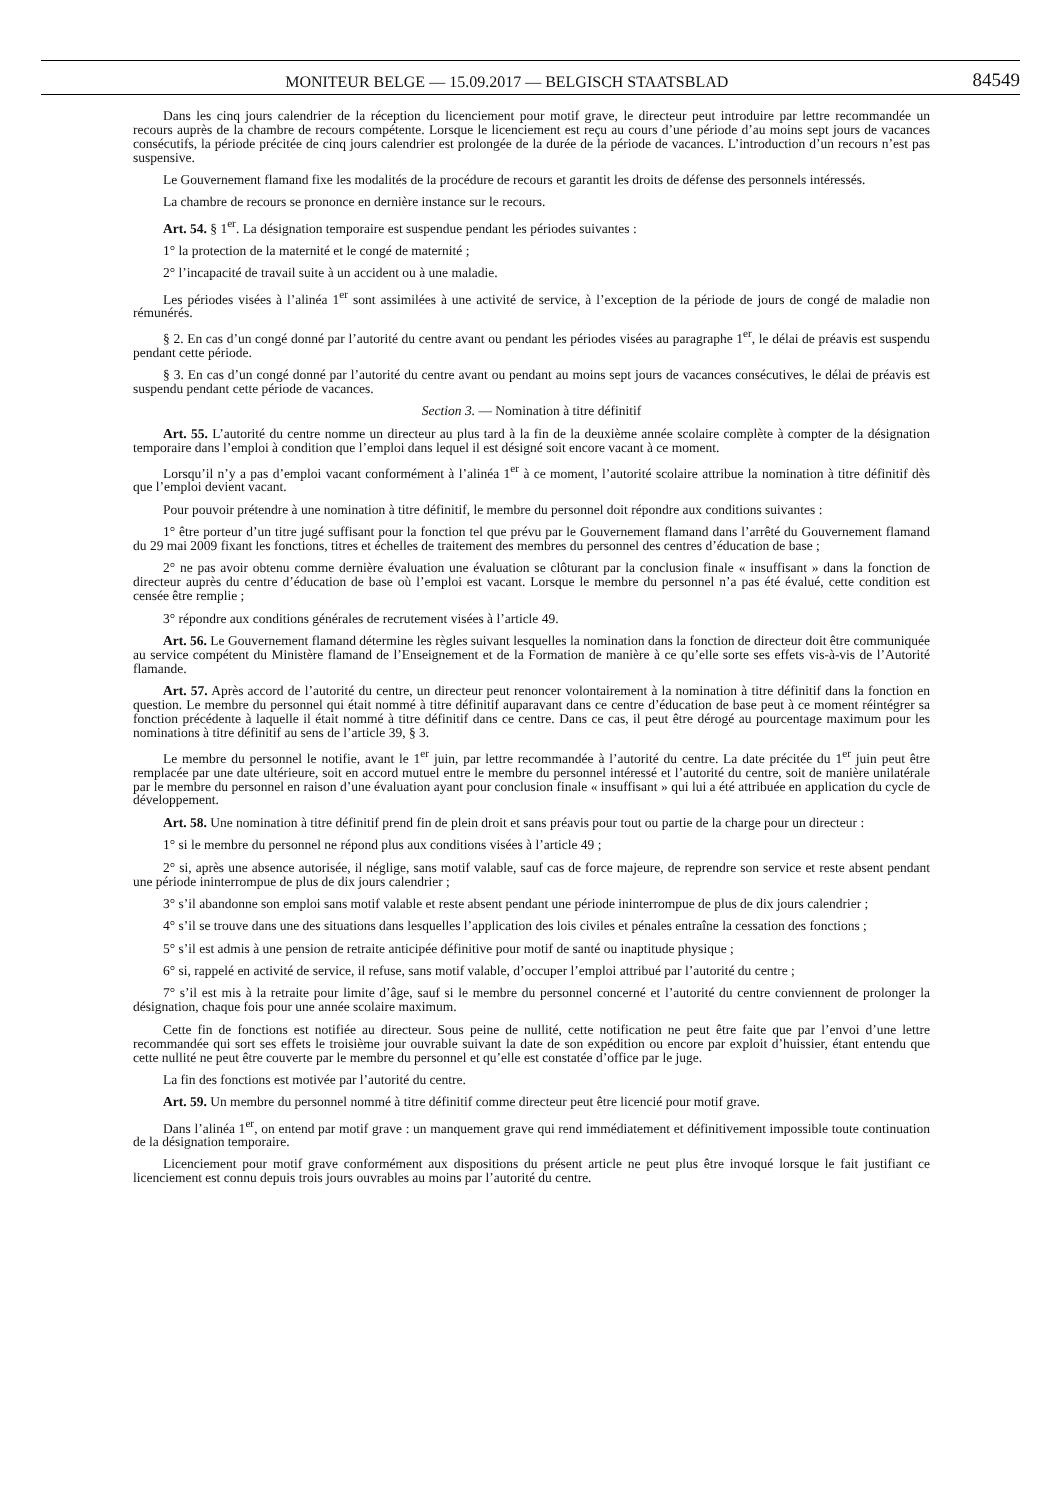MONITEUR BELGE — 15.09.2017 — BELGISCH STAATSBLAD 84549
Dans les cinq jours calendrier de la réception du licenciement pour motif grave, le directeur peut introduire par lettre recommandée un recours auprès de la chambre de recours compétente. Lorsque le licenciement est reçu au cours d’une période d’au moins sept jours de vacances consécutifs, la période précitée de cinq jours calendrier est prolongée de la durée de la période de vacances. L’introduction d’un recours n’est pas suspensive.
Le Gouvernement flamand fixe les modalités de la procédure de recours et garantit les droits de défense des personnels intéressés.
La chambre de recours se prononce en dernière instance sur le recours.
Art. 54. § 1<sup>er</sup>. La désignation temporaire est suspendue pendant les périodes suivantes :
1° la protection de la maternité et le congé de maternité ;
2° l’incapacité de travail suite à un accident ou à une maladie.
Les périodes visées à l’alinéa 1<sup>er</sup> sont assimilées à une activité de service, à l’exception de la période de jours de congé de maladie non rémunérés.
§ 2. En cas d’un congé donné par l’autorité du centre avant ou pendant les périodes visées au paragraphe 1<sup>er</sup>, le délai de préavis est suspendu pendant cette période.
§ 3. En cas d’un congé donné par l’autorité du centre avant ou pendant au moins sept jours de vacances consécutives, le délai de préavis est suspendu pendant cette période de vacances.
Section 3. — Nomination à titre définitif
Art. 55. L’autorité du centre nomme un directeur au plus tard à la fin de la deuxième année scolaire complète à compter de la désignation temporaire dans l’emploi à condition que l’emploi dans lequel il est désigné soit encore vacant à ce moment.
Lorsqu’il n’y a pas d’emploi vacant conformément à l’alinéa 1<sup>er</sup> à ce moment, l’autorité scolaire attribue la nomination à titre définitif dès que l’emploi devient vacant.
Pour pouvoir prétendre à une nomination à titre définitif, le membre du personnel doit répondre aux conditions suivantes :
1° être porteur d’un titre jugé suffisant pour la fonction tel que prévu par le Gouvernement flamand dans l’arrêté du Gouvernement flamand du 29 mai 2009 fixant les fonctions, titres et échelles de traitement des membres du personnel des centres d’éducation de base ;
2° ne pas avoir obtenu comme dernière évaluation une évaluation se clôturant par la conclusion finale « insuffisant » dans la fonction de directeur auprès du centre d’éducation de base où l’emploi est vacant. Lorsque le membre du personnel n’a pas été évalué, cette condition est censée être remplie ;
3° répondre aux conditions générales de recrutement visées à l’article 49.
Art. 56. Le Gouvernement flamand détermine les règles suivant lesquelles la nomination dans la fonction de directeur doit être communiquée au service compétent du Ministère flamand de l’Enseignement et de la Formation de manière à ce qu’elle sorte ses effets vis-à-vis de l’Autorité flamande.
Art. 57. Après accord de l’autorité du centre, un directeur peut renoncer volontairement à la nomination à titre définitif dans la fonction en question. Le membre du personnel qui était nommé à titre définitif auparavant dans ce centre d’éducation de base peut à ce moment réintégrer sa fonction précédente à laquelle il était nommé à titre définitif dans ce centre. Dans ce cas, il peut être dérogé au pourcentage maximum pour les nominations à titre définitif au sens de l’article 39, § 3.
Le membre du personnel le notifie, avant le 1<sup>er</sup> juin, par lettre recommandée à l’autorité du centre. La date précitée du 1<sup>er</sup> juin peut être remplacée par une date ultérieure, soit en accord mutuel entre le membre du personnel intéressé et l’autorité du centre, soit de manière unilatérale par le membre du personnel en raison d’une évaluation ayant pour conclusion finale « insuffisant » qui lui a été attribuée en application du cycle de développement.
Art. 58. Une nomination à titre définitif prend fin de plein droit et sans préavis pour tout ou partie de la charge pour un directeur :
1° si le membre du personnel ne répond plus aux conditions visées à l’article 49 ;
2° si, après une absence autorisée, il néglige, sans motif valable, sauf cas de force majeure, de reprendre son service et reste absent pendant une période ininterrompue de plus de dix jours calendrier ;
3° s’il abandonne son emploi sans motif valable et reste absent pendant une période ininterrompue de plus de dix jours calendrier ;
4° s’il se trouve dans une des situations dans lesquelles l’application des lois civiles et pénales entraîne la cessation des fonctions ;
5° s’il est admis à une pension de retraite anticipée définitive pour motif de santé ou inaptitude physique ;
6° si, rappelé en activité de service, il refuse, sans motif valable, d’occuper l’emploi attribué par l’autorité du centre ;
7° s’il est mis à la retraite pour limite d’âge, sauf si le membre du personnel concerné et l’autorité du centre conviennent de prolonger la désignation, chaque fois pour une année scolaire maximum.
Cette fin de fonctions est notifiée au directeur. Sous peine de nullité, cette notification ne peut être faite que par l’envoi d’une lettre recommandée qui sort ses effets le troisième jour ouvrable suivant la date de son expédition ou encore par exploit d’huissier, étant entendu que cette nullité ne peut être couverte par le membre du personnel et qu’elle est constatée d’office par le juge.
La fin des fonctions est motivée par l’autorité du centre.
Art. 59. Un membre du personnel nommé à titre définitif comme directeur peut être licencié pour motif grave.
Dans l’alinéa 1<sup>er</sup>, on entend par motif grave : un manquement grave qui rend immédiatement et définitivement impossible toute continuation de la désignation temporaire.
Licenciement pour motif grave conformément aux dispositions du présent article ne peut plus être invoqué lorsque le fait justifiant ce licenciement est connu depuis trois jours ouvrables au moins par l’autorité du centre.